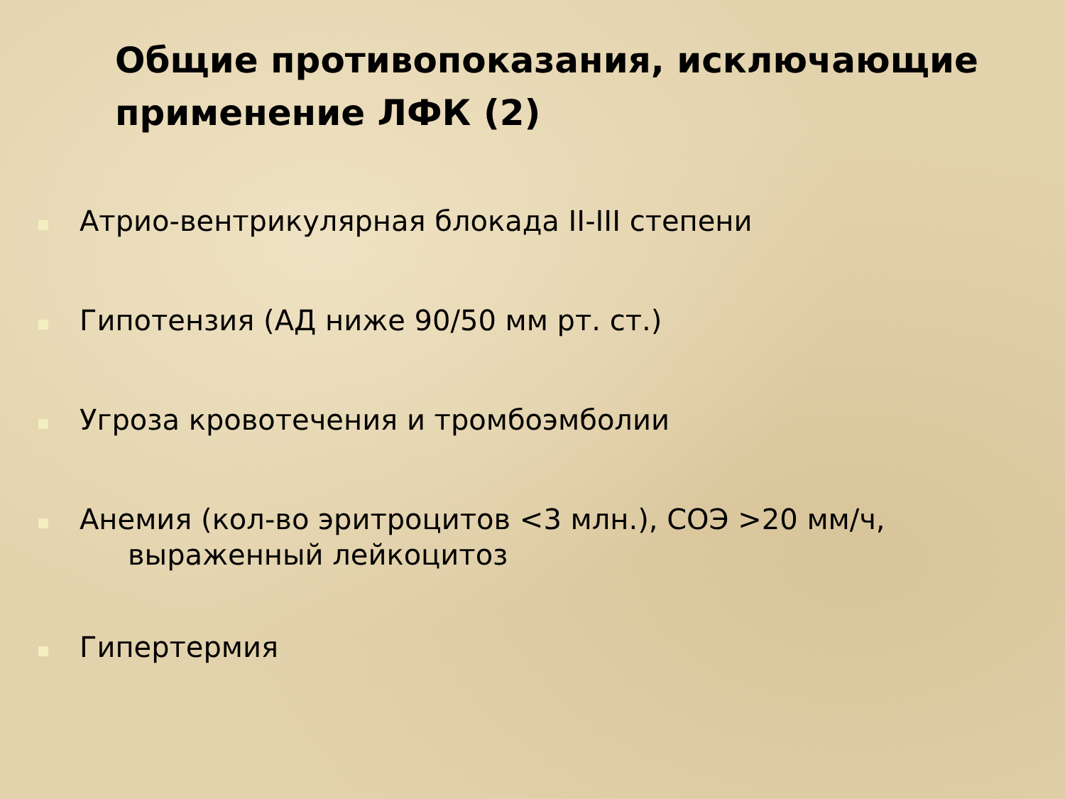Общие противопоказания, исключающие применение ЛФК (2)
Атрио-вентрикулярная блокада II-III степени
Гипотензия (АД ниже 90/50 мм рт. ст.)
Угроза кровотечения и тромбоэмболии
Анемия (кол-во эритроцитов <3 млн.), СОЭ >20 мм/ч,
выраженный лейкоцитоз
Гипертермия